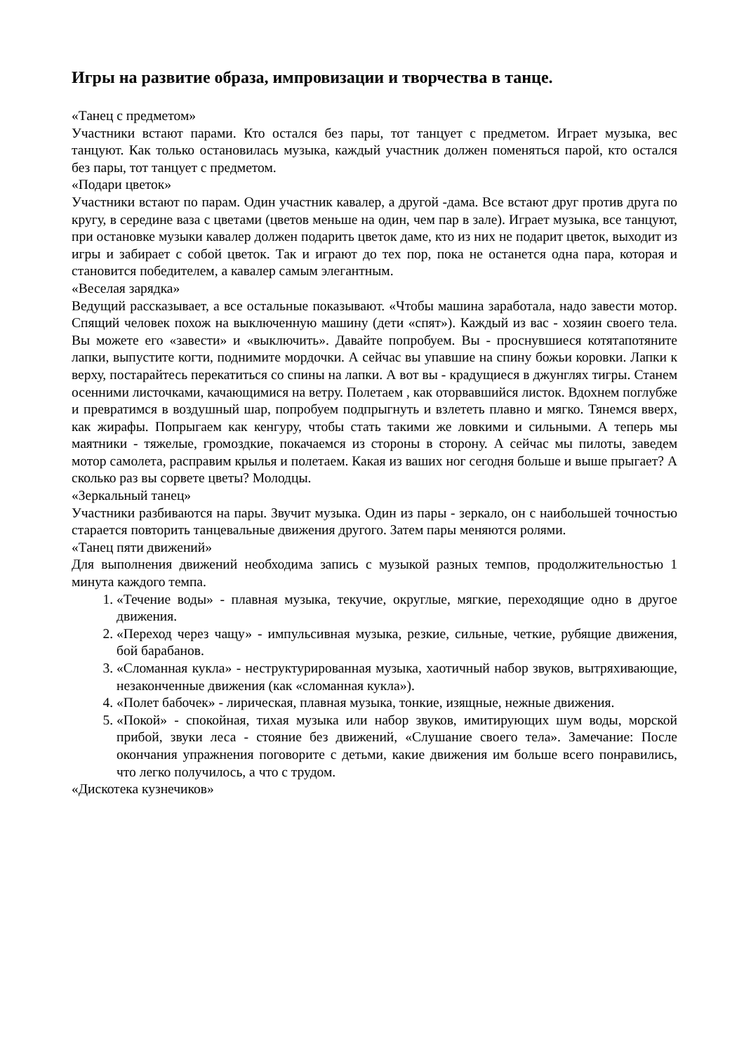Игры на развитие образа, импровизации и творчества в танце.
«Танец с предметом»
Участники встают парами. Кто остался без пары, тот танцует с предметом. Играет музыка, вес танцуют. Как только остановилась музыка, каждый участник должен поменяться парой, кто остался без пары, тот танцует с предметом.
«Подари цветок»
Участники встают по парам. Один участник кавалер, а другой -дама. Все встают друг против друга по кругу, в середине ваза с цветами (цветов меньше на один, чем пар в зале). Играет музыка, все танцуют, при остановке музыки кавалер должен подарить цветок даме, кто из них не подарит цветок, выходит из игры и забирает с собой цветок. Так и играют до тех пор, пока не останется одна пара, которая и становится победителем, а кавалер самым элегантным.
«Веселая зарядка»
Ведущий рассказывает, а все остальные показывают. «Чтобы машина заработала, надо завести мотор. Спящий человек похож на выключенную машину (дети «спят»). Каждый из вас - хозяин своего тела. Вы можете его «завести» и «выключить». Давайте попробуем. Вы - проснувшиеся котятапотяните лапки, выпустите когти, поднимите мордочки. А сейчас вы упавшие на спину божьи коровки. Лапки к верху, постарайтесь перекатиться со спины на лапки. А вот вы - крадущиеся в джунглях тигры. Станем осенними листочками, качающимися на ветру. Полетаем , как оторвавшийся листок. Вдохнем поглубже и превратимся в воздушный шар, попробуем подпрыгнуть и взлететь плавно и мягко. Тянемся вверх, как жирафы. Попрыгаем как кенгуру, чтобы стать такими же ловкими и сильными. А теперь мы маятники - тяжелые, громоздкие, покачаемся из стороны в сторону. А сейчас мы пилоты, заведем мотор самолета, расправим крылья и полетаем. Какая из ваших ног сегодня больше и выше прыгает? А сколько раз вы сорвете цветы? Молодцы.
«Зеркальный танец»
Участники разбиваются на пары. Звучит музыка. Один из пары - зеркало, он с наибольшей точностью старается повторить танцевальные движения другого. Затем пары меняются ролями.
«Танец пяти движений»
Для выполнения движений необходима запись с музыкой разных темпов, продолжительностью 1 минута каждого темпа.
1. «Течение воды» - плавная музыка, текучие, округлые, мягкие, переходящие одно в другое движения.
2. «Переход через чащу» - импульсивная музыка, резкие, сильные, четкие, рубящие движения, бой барабанов.
3. «Сломанная кукла» - неструктурированная музыка, хаотичный набор звуков, вытряхивающие, незаконченные движения (как «сломанная кукла»).
4. «Полет бабочек» - лирическая, плавная музыка, тонкие, изящные, нежные движения.
5. «Покой» - спокойная, тихая музыка или набор звуков, имитирующих шум воды, морской прибой, звуки леса - стояние без движений, «Слушание своего тела». Замечание: После окончания упражнения поговорите с детьми, какие движения им больше всего понравились, что легко получилось, а что с трудом.
«Дискотека кузнечиков»